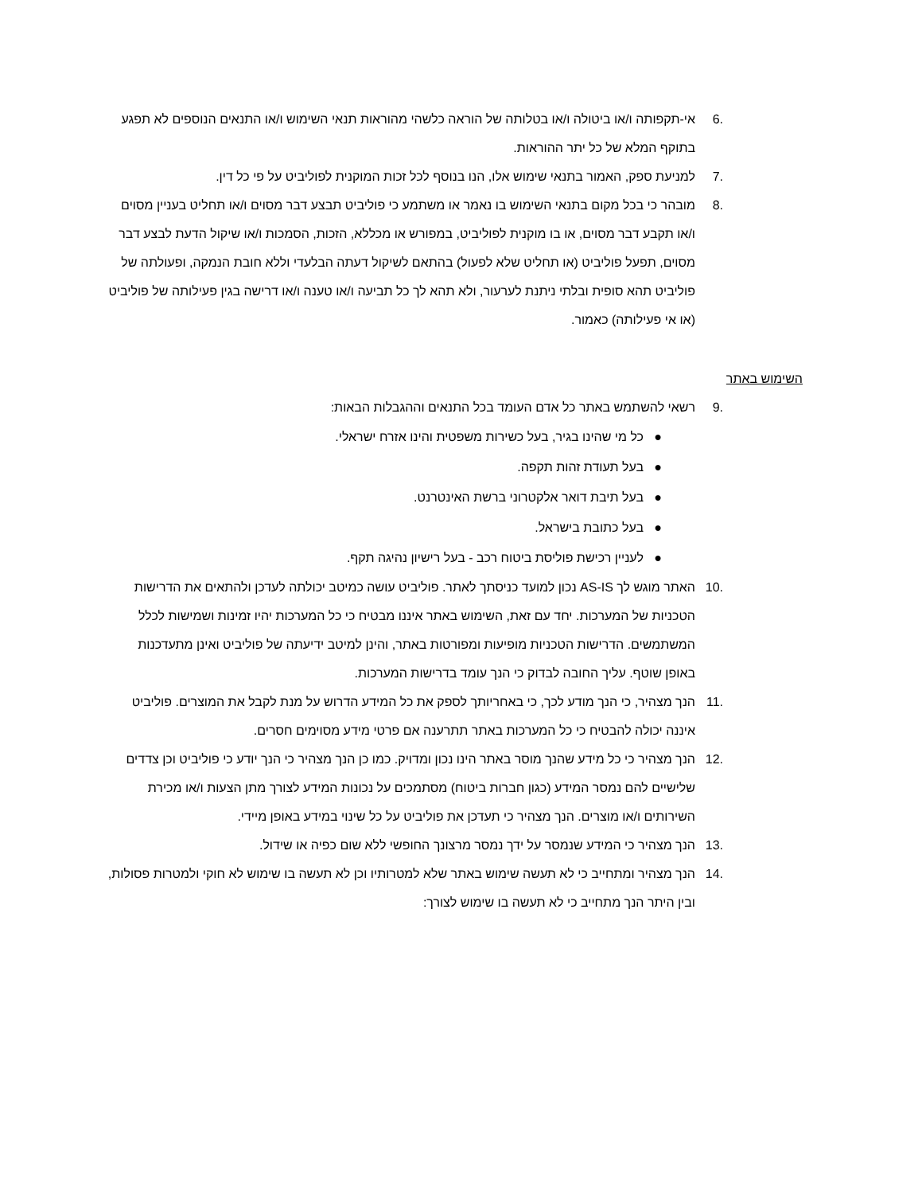.6 אי-תקפותה ו/או ביטולה ו/או בטלותה של הוראה כלשהי מהוראות תנאי השימוש ו/או התנאים הנוספים לא תפגע בתוקף המלא של כל יתר ההוראות.
.7 למניעת ספק, האמור בתנאי שימוש אלו, הנו בנוסף לכל זכות המוקנית לפוליביט על פי כל דין.
.8 מובהר כי בכל מקום בתנאי השימוש בו נאמר או משתמע כי פוליביט תבצע דבר מסוים ו/או תחליט בעניין מסוים ו/או תקבע דבר מסוים, או בו מוקנית לפוליביט, במפורש או מכללא, הזכות, הסמכות ו/או שיקול הדעת לבצע דבר מסוים, תפעל פוליביט (או תחליט שלא לפעול) בהתאם לשיקול דעתה הבלעדי וללא חובת הנמקה, ופעולתה של פוליביט תהא סופית ובלתי ניתנת לערעור, ולא תהא לך כל תביעה ו/או טענה ו/או דרישה בגין פעילותה של פוליביט (או אי פעילותה) כאמור.
השימוש באתר
.9 רשאי להשתמש באתר כל אדם העומד בכל התנאים וההגבלות הבאות:
● כל מי שהינו בגיר, בעל כשירות משפטית והינו אזרח ישראלי.
● בעל תעודת זהות תקפה.
● בעל תיבת דואר אלקטרוני ברשת האינטרנט.
● בעל כתובת בישראל.
● לעניין רכישת פוליסת ביטוח רכב - בעל רישיון נהיגה תקף.
.10 האתר מוגש לך AS-IS נכון למועד כניסתך לאתר. פוליביט עושה כמיטב יכולתה לעדכן ולהתאים את הדרישות הטכניות של המערכות. יחד עם זאת, השימוש באתר איננו מבטיח כי כל המערכות יהיו זמינות ושמישות לכלל המשתמשים. הדרישות הטכניות מופיעות ומפורטות באתר, והינן למיטב ידיעתה של פוליביט ואינן מתעדכנות באופן שוטף. עליך החובה לבדוק כי הנך עומד בדרישות המערכות.
.11 הנך מצהיר, כי הנך מודע לכך, כי באחריותך לספק את כל המידע הדרוש על מנת לקבל את המוצרים. פוליביט איננה יכולה להבטיח כי כל המערכות באתר תתרענה אם פרטי מידע מסוימים חסרים.
.12 הנך מצהיר כי כל מידע שהנך מוסר באתר הינו נכון ומדויק. כמו כן הנך מצהיר כי הנך יודע כי פוליביט וכן צדדים שלישיים להם נמסר המידע (כגון חברות ביטוח) מסתמכים על נכונות המידע לצורך מתן הצעות ו/או מכירת השירותים ו/או מוצרים. הנך מצהיר כי תעדכן את פוליביט על כל שינוי במידע באופן מיידי.
.13 הנך מצהיר כי המידע שנמסר על ידך נמסר מרצונך החופשי ללא שום כפיה או שידול.
.14 הנך מצהיר ומתחייב כי לא תעשה שימוש באתר שלא למטרותיו וכן לא תעשה בו שימוש לא חוקי ולמטרות פסולות, ובין היתר הנך מתחייב כי לא תעשה בו שימוש לצורך: